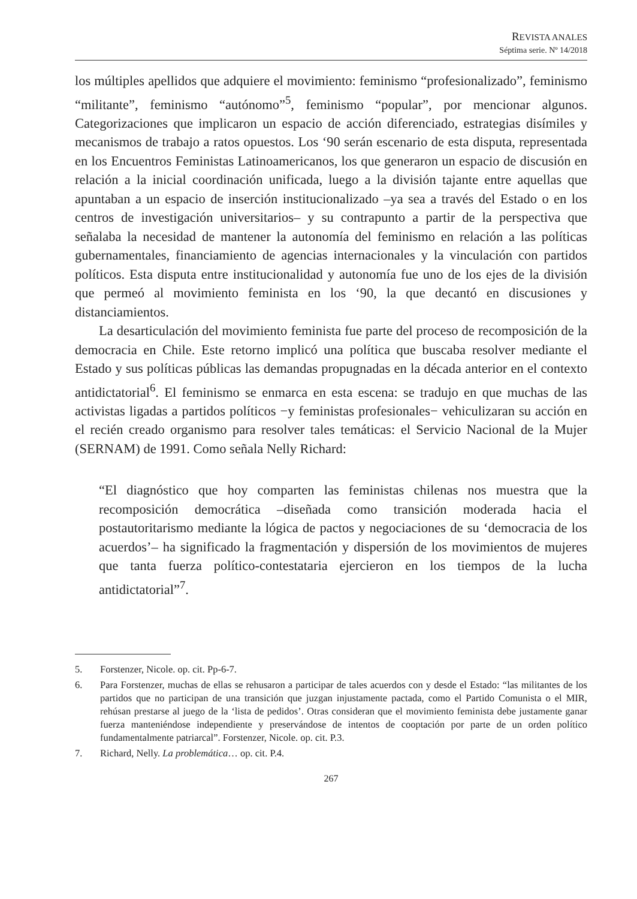REVISTA ANALES
Séptima serie. Nº 14/2018
los múltiples apellidos que adquiere el movimiento: feminismo “profesionalizado”, feminismo “militante”, feminismo “autónomo”<sup>5</sup>, feminismo “popular”, por mencionar algunos. Categorizaciones que implicaron un espacio de acción diferenciado, estrategias disímiles y mecanismos de trabajo a ratos opuestos. Los ‘90 serán escenario de esta disputa, representada en los Encuentros Feministas Latinoamericanos, los que generaron un espacio de discusión en relación a la inicial coordinación unificada, luego a la división tajante entre aquellas que apuntaban a un espacio de inserción institucionalizado –ya sea a través del Estado o en los centros de investigación universitarios– y su contrapunto a partir de la perspectiva que señalaba la necesidad de mantener la autonomía del feminismo en relación a las políticas gubernamentales, financiamiento de agencias internacionales y la vinculación con partidos políticos. Esta disputa entre institucionalidad y autonomía fue uno de los ejes de la división que permeó al movimiento feminista en los ‘90, la que decantó en discusiones y distanciamientos.
La desarticulación del movimiento feminista fue parte del proceso de recomposición de la democracia en Chile. Este retorno implicó una política que buscaba resolver mediante el Estado y sus políticas públicas las demandas propugnadas en la década anterior en el contexto antidictatorial<sup>6</sup>. El feminismo se enmarca en esta escena: se tradujo en que muchas de las activistas ligadas a partidos políticos −y feministas profesionales− vehiculizaran su acción en el recién creado organismo para resolver tales temáticas: el Servicio Nacional de la Mujer (SERNAM) de 1991. Como señala Nelly Richard:
“El diagnóstico que hoy comparten las feministas chilenas nos muestra que la recomposición democrática –diseñada como transición moderada hacia el postautoritarismo mediante la lógica de pactos y negociaciones de su ‘democracia de los acuerdos’– ha significado la fragmentación y dispersión de los movimientos de mujeres que tanta fuerza político-contestataria ejercieron en los tiempos de la lucha antidictatorial”<sup>7</sup>.
5. Forstenzer, Nicole. op. cit. Pp-6-7.
6. Para Forstenzer, muchas de ellas se rehusaron a participar de tales acuerdos con y desde el Estado: “las militantes de los partidos que no participan de una transición que juzgan injustamente pactada, como el Partido Comunista o el MIR, rehúsan prestarse al juego de la ‘lista de pedidos’. Otras consideran que el movimiento feminista debe justamente ganar fuerza manteniéndose independiente y preservándose de intentos de cooptación por parte de un orden político fundamentalmente patriarcal”. Forstenzer, Nicole. op. cit. P.3.
7. Richard, Nelly. La problemática… op. cit. P.4.
267